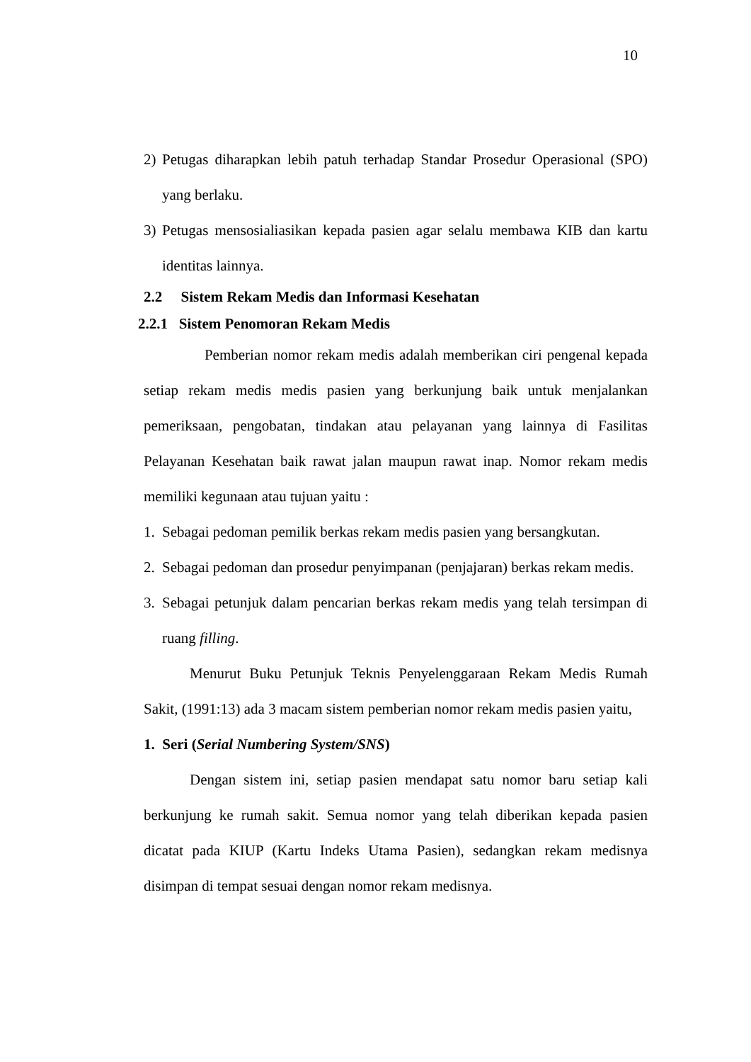10
2) Petugas diharapkan lebih patuh terhadap Standar Prosedur Operasional (SPO) yang berlaku.
3) Petugas mensosialiasikan kepada pasien agar selalu membawa KIB dan kartu identitas lainnya.
2.2 Sistem Rekam Medis dan Informasi Kesehatan
2.2.1 Sistem Penomoran Rekam Medis
Pemberian nomor rekam medis adalah memberikan ciri pengenal kepada setiap rekam medis medis pasien yang berkunjung baik untuk menjalankan pemeriksaan, pengobatan, tindakan atau pelayanan yang lainnya di Fasilitas Pelayanan Kesehatan baik rawat jalan maupun rawat inap. Nomor rekam medis memiliki kegunaan atau tujuan yaitu :
1. Sebagai pedoman pemilik berkas rekam medis pasien yang bersangkutan.
2. Sebagai pedoman dan prosedur penyimpanan (penjajaran) berkas rekam medis.
3. Sebagai petunjuk dalam pencarian berkas rekam medis yang telah tersimpan di ruang filling.
Menurut Buku Petunjuk Teknis Penyelenggaraan Rekam Medis Rumah Sakit, (1991:13) ada 3 macam sistem pemberian nomor rekam medis pasien yaitu,
1. Seri (Serial Numbering System/SNS)
Dengan sistem ini, setiap pasien mendapat satu nomor baru setiap kali berkunjung ke rumah sakit. Semua nomor yang telah diberikan kepada pasien dicatat pada KIUP (Kartu Indeks Utama Pasien), sedangkan rekam medisnya disimpan di tempat sesuai dengan nomor rekam medisnya.